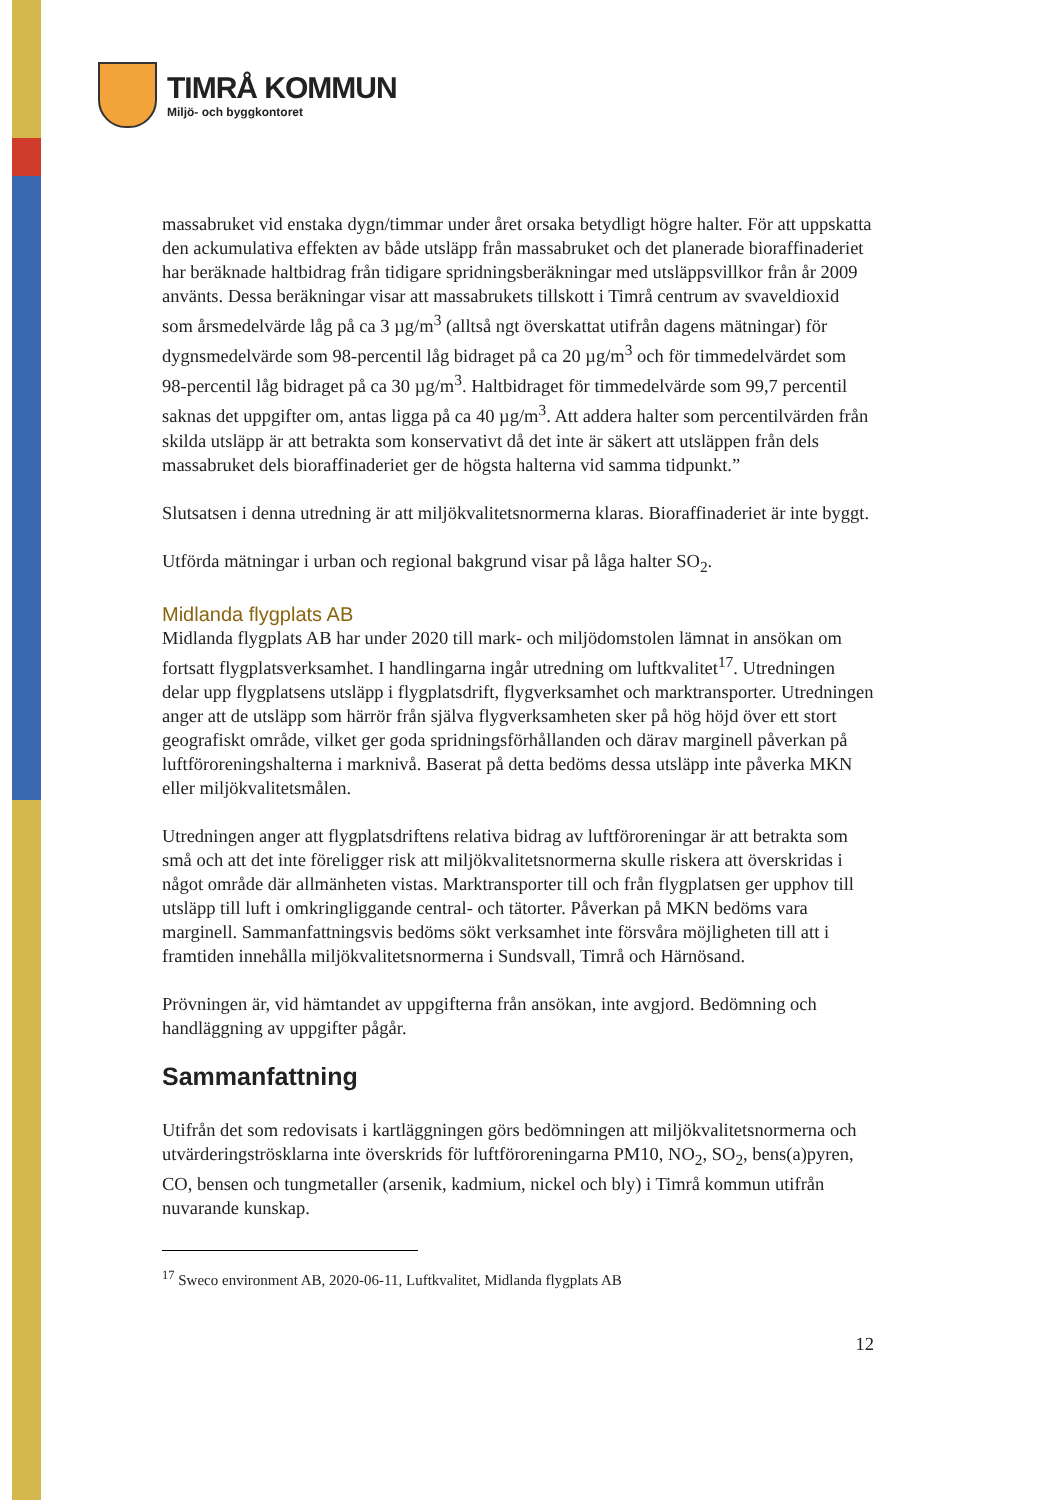TIMRÅ KOMMUN
Miljö- och byggkontoret
massabruket vid enstaka dygn/timmar under året orsaka betydligt högre halter. För att uppskatta den ackumulativa effekten av både utsläpp från massabruket och det planerade bioraffinaderiet har beräknade haltbidrag från tidigare spridningsberäkningar med utsläppsvillkor från år 2009 använts. Dessa beräkningar visar att massabrukets tillskott i Timrå centrum av svaveldioxid som årsmedelvärde låg på ca 3 µg/m<sup>3</sup> (alltså ngt överskattat utifrån dagens mätningar) för dygnsmedelvärde som 98-percentil låg bidraget på ca 20 µg/m<sup>3</sup> och för timmedelvärdet som 98-percentil låg bidraget på ca 30 µg/m<sup>3</sup>. Haltbidraget för timmedelvärde som 99,7 percentil saknas det uppgifter om, antas ligga på ca 40 µg/m<sup>3</sup>. Att addera halter som percentilvärden från skilda utsläpp är att betrakta som konservativt då det inte är säkert att utsläppen från dels massabruket dels bioraffinaderiet ger de högsta halterna vid samma tidpunkt.”
Slutsatsen i denna utredning är att miljökvalitetsnormerna klaras. Bioraffinaderiet är inte byggt.
Utförda mätningar i urban och regional bakgrund visar på låga halter SO<sub>2</sub>.
Midlanda flygplats AB
Midlanda flygplats AB har under 2020 till mark- och miljödomstolen lämnat in ansökan om fortsatt flygplatsverksamhet. I handlingarna ingår utredning om luftkvalitet<sup>17</sup>. Utredningen delar upp flygplatsens utsläpp i flygplatsdrift, flygverksamhet och marktransporter. Utredningen anger att de utsläpp som härrör från själva flygverksamheten sker på hög höjd över ett stort geografiskt område, vilket ger goda spridningsförhållanden och därav marginell påverkan på luftföroreningshalterna i marknivå. Baserat på detta bedöms dessa utsläpp inte påverka MKN eller miljökvalitetsmålen.
Utredningen anger att flygplatsdriftens relativa bidrag av luftföroreningar är att betrakta som små och att det inte föreligger risk att miljökvalitetsnormerna skulle riskera att överskridas i något område där allmänheten vistas. Marktransporter till och från flygplatsen ger upphov till utsläpp till luft i omkringliggande central- och tätorter. Påverkan på MKN bedöms vara marginell. Sammanfattningsvis bedöms sökt verksamhet inte försvåra möjligheten till att i framtiden innehålla miljökvalitetsnormerna i Sundsvall, Timrå och Härnösand.
Prövningen är, vid hämtandet av uppgifterna från ansökan, inte avgjord. Bedömning och handläggning av uppgifter pågår.
Sammanfattning
Utifrån det som redovisats i kartläggningen görs bedömningen att miljökvalitetsnormerna och utvärderingströsklarna inte överskrids för luftföroreningarna PM10, NO<sub>2</sub>, SO<sub>2</sub>, bens(a)pyren, CO, bensen och tungmetaller (arsenik, kadmium, nickel och bly) i Timrå kommun utifrån nuvarande kunskap.
<sup>17</sup> Sweco environment AB, 2020-06-11, Luftkvalitet, Midlanda flygplats AB
12